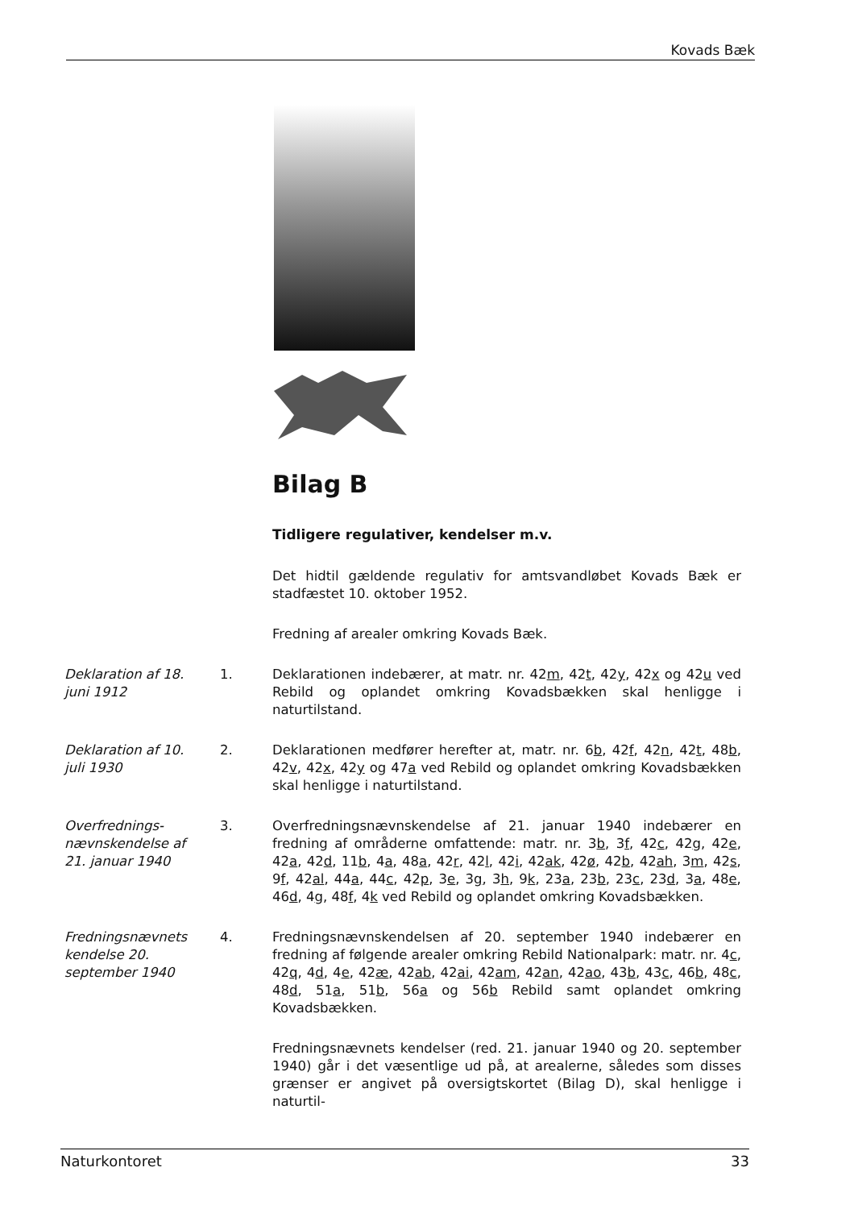Kovads Bæk
Bilag B
Tidligere regulativer, kendelser m.v.
Det hidtil gældende regulativ for amtsvandløbet Kovads Bæk er stadfæstet 10. oktober 1952.
Fredning af arealer omkring Kovads Bæk.
Deklaration af 18. juni 1912
1.
Deklarationen indebærer, at matr. nr. 42m, 42t, 42y, 42x og 42u ved Rebild og oplandet omkring Kovadsbækken skal henligge i naturtilstand.
Deklaration af 10. juli 1930
2.
Deklarationen medfører herefter at, matr. nr. 6b, 42f, 42n, 42t, 48b, 42v, 42x, 42y og 47a ved Rebild og oplandet omkring Kovadsbækken skal henligge i naturtilstand.
Overfrednings-nævnskendelse af 21. januar 1940
3.
Overfredningsnævnskendelse af 21. januar 1940 indebærer en fredning af områderne omfattende: matr. nr. 3b, 3f, 42c, 42g, 42e, 42a, 42d, 11b, 4a, 48a, 42r, 42l, 42i, 42ak, 42ø, 42b, 42ah, 3m, 42s, 9f, 42al, 44a, 44c, 42p, 3e, 3g, 3h, 9k, 23a, 23b, 23c, 23d, 3a, 48e, 46d, 4g, 48f, 4k ved Rebild og oplandet omkring Kovadsbækken.
Fredningsnævnets kendelse 20. september 1940
4.
Fredningsnævnskendelsen af 20. september 1940 indebærer en fredning af følgende arealer omkring Rebild Nationalpark: matr. nr. 4c, 42q, 4d, 4e, 42æ, 42ab, 42ai, 42am, 42an, 42ao, 43b, 43c, 46b, 48c, 48d, 51a, 51b, 56a og 56b Rebild samt oplandet omkring Kovadsbækken.
Fredningsnævnets kendelser (red. 21. januar 1940 og 20. september 1940) går i det væsentlige ud på, at arealerne, således som disses grænser er angivet på oversigtskortet (Bilag D), skal henligge i naturtil-
Naturkontoret 33